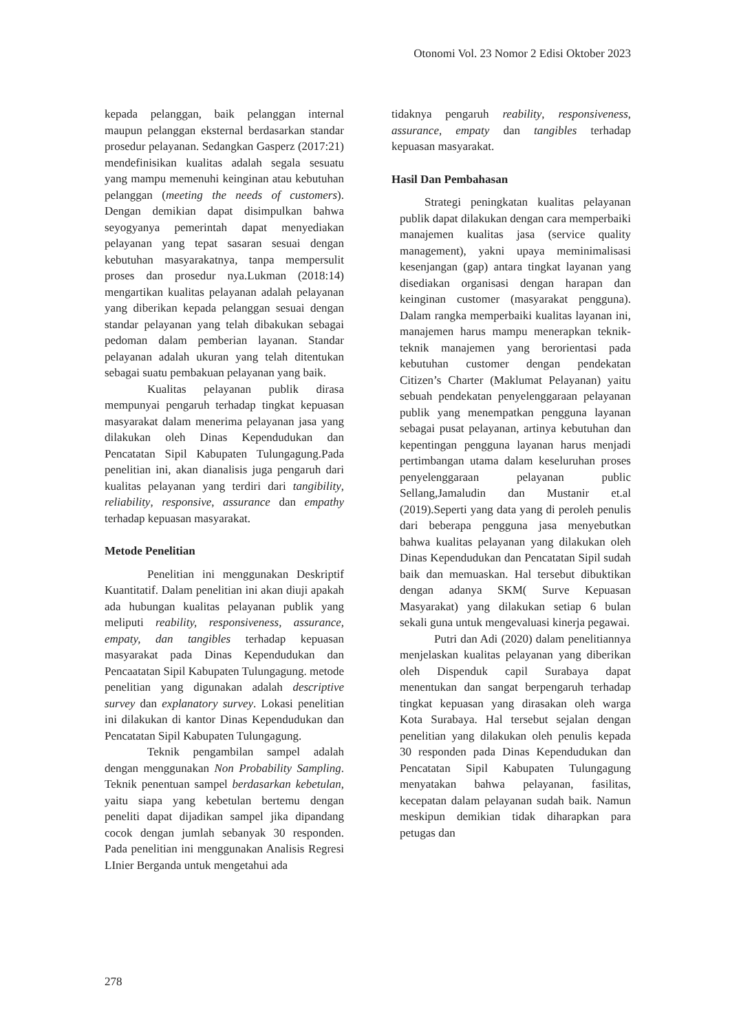Otonomi Vol. 23 Nomor 2 Edisi Oktober 2023
kepada pelanggan, baik pelanggan internal maupun pelanggan eksternal berdasarkan standar prosedur pelayanan. Sedangkan Gasperz (2017:21) mendefinisikan kualitas adalah segala sesuatu yang mampu memenuhi keinginan atau kebutuhan pelanggan (meeting the needs of customers). Dengan demikian dapat disimpulkan bahwa seyogyanya pemerintah dapat menyediakan pelayanan yang tepat sasaran sesuai dengan kebutuhan masyarakatnya, tanpa mempersulit proses dan prosedur nya.Lukman (2018:14) mengartikan kualitas pelayanan adalah pelayanan yang diberikan kepada pelanggan sesuai dengan standar pelayanan yang telah dibakukan sebagai pedoman dalam pemberian layanan. Standar pelayanan adalah ukuran yang telah ditentukan sebagai suatu pembakuan pelayanan yang baik.
Kualitas pelayanan publik dirasa mempunyai pengaruh terhadap tingkat kepuasan masyarakat dalam menerima pelayanan jasa yang dilakukan oleh Dinas Kependudukan dan Pencatatan Sipil Kabupaten Tulungagung.Pada penelitian ini, akan dianalisis juga pengaruh dari kualitas pelayanan yang terdiri dari tangibility, reliability, responsive, assurance dan empathy terhadap kepuasan masyarakat.
Metode Penelitian
Penelitian ini menggunakan Deskriptif Kuantitatif. Dalam penelitian ini akan diuji apakah ada hubungan kualitas pelayanan publik yang meliputi reability, responsiveness, assurance, empaty, dan tangibles terhadap kepuasan masyarakat pada Dinas Kependudukan dan Pencaatatan Sipil Kabupaten Tulungagung. metode penelitian yang digunakan adalah descriptive survey dan explanatory survey. Lokasi penelitian ini dilakukan di kantor Dinas Kependudukan dan Pencatatan Sipil Kabupaten Tulungagung.
Teknik pengambilan sampel adalah dengan menggunakan Non Probability Sampling. Teknik penentuan sampel berdasarkan kebetulan, yaitu siapa yang kebetulan bertemu dengan peneliti dapat dijadikan sampel jika dipandang cocok dengan jumlah sebanyak 30 responden. Pada penelitian ini menggunakan Analisis Regresi LInier Berganda untuk mengetahui ada
tidaknya pengaruh reability, responsiveness, assurance, empaty dan tangibles terhadap kepuasan masyarakat.
Hasil Dan Pembahasan
Strategi peningkatan kualitas pelayanan publik dapat dilakukan dengan cara memperbaiki manajemen kualitas jasa (service quality management), yakni upaya meminimalisasi kesenjangan (gap) antara tingkat layanan yang disediakan organisasi dengan harapan dan keinginan customer (masyarakat pengguna). Dalam rangka memperbaiki kualitas layanan ini, manajemen harus mampu menerapkan teknik-teknik manajemen yang berorientasi pada kebutuhan customer dengan pendekatan Citizen’s Charter (Maklumat Pelayanan) yaitu sebuah pendekatan penyelenggaraan pelayanan publik yang menempatkan pengguna layanan sebagai pusat pelayanan, artinya kebutuhan dan kepentingan pengguna layanan harus menjadi pertimbangan utama dalam keseluruhan proses penyelenggaraan pelayanan public Sellang,Jamaludin dan Mustanir et.al (2019).Seperti yang data yang di peroleh penulis dari beberapa pengguna jasa menyebutkan bahwa kualitas pelayanan yang dilakukan oleh Dinas Kependudukan dan Pencatatan Sipil sudah baik dan memuaskan. Hal tersebut dibuktikan dengan adanya SKM( Surve Kepuasan Masyarakat) yang dilakukan setiap 6 bulan sekali guna untuk mengevaluasi kinerja pegawai.
Putri dan Adi (2020) dalam penelitiannya menjelaskan kualitas pelayanan yang diberikan oleh Dispenduk capil Surabaya dapat menentukan dan sangat berpengaruh terhadap tingkat kepuasan yang dirasakan oleh warga Kota Surabaya. Hal tersebut sejalan dengan penelitian yang dilakukan oleh penulis kepada 30 responden pada Dinas Kependudukan dan Pencatatan Sipil Kabupaten Tulungagung menyatakan bahwa pelayanan, fasilitas, kecepatan dalam pelayanan sudah baik. Namun meskipun demikian tidak diharapkan para petugas dan
278